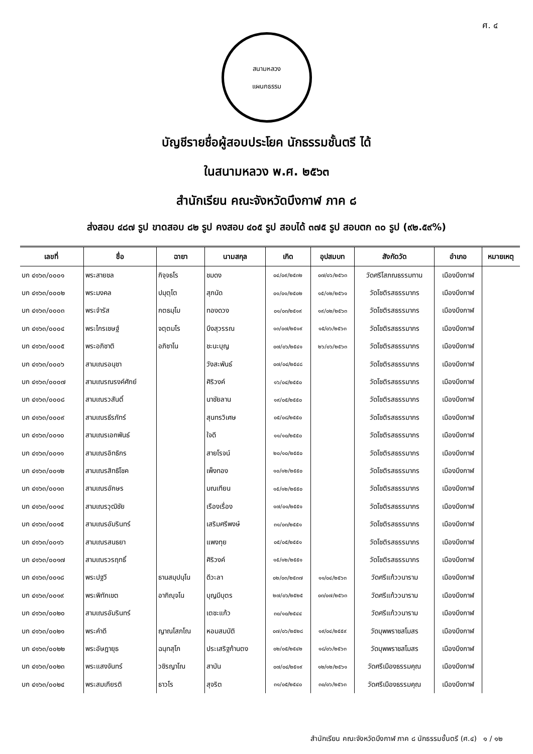ศ. ๔
สนามหลวง
แผนกธรรม
บัญชีรายชื่อผู้สอบประโยค นักธรรมชั้นตรี ได้
ในสนามหลวง พ.ศ. ๒๕๖๓
สำนักเรียน คณะจังหวัดบึงกาฬ ภาค ๘
ส่งสอบ ๔๘๗ รูป ขาดสอบ ๘๒ รูป คงสอบ ๔๐๕ รูป สอบได้ ๓๗๕ รูป สอบตก ๓๐ รูป (๙๒.๕๙%)
| เลขที่ | ชื่อ | ฉายา | นามสกุล | เกิด | อุปสมบท | สังกัดวัด | อำเภอ | หมายเหตุ |
| --- | --- | --- | --- | --- | --- | --- | --- | --- |
| บก ๔๑๖๓/๐๐๐๑ | พระสายชล | กิจฺจธโร | ชมดง | ๐๔/๐๙/๒๕๓๒ | ๐๗/๐๖/๒๕๖๓ | วัดศรีโสภณธรรมทาน | เมืองบึงกาฬ | |
| บก ๔๑๖๓/๐๐๐๒ | พระมงคล | ปมุตฺโต | สุภนัด | ๐๑/๐๑/๒๕๐๒ | ๑๕/๑๒/๒๕๖๑ | วัดโชติรสธรรมากร | เมืองบึงกาฬ | |
| บก ๔๑๖๓/๐๐๐๓ | พระจำรัส | กตธมฺโม | ทองดวง | ๐๑/๐๓/๒๕๑๙ | ๑๙/๐๒/๒๕๖๓ | วัดโชติรสธรรมากร | เมืองบึงกาฬ | |
| บก ๔๑๖๓/๐๐๐๔ | พระไกรเชษฐ์ | จตฺตมโร | บึงสุวรรณ | ๑๓/๐๗/๒๕๑๙ | ๑๕/๐๖/๒๕๖๓ | วัดโชติรสธรรมากร | เมืองบึงกาฬ | |
| บก ๔๑๖๓/๐๐๐๕ | พระอภิชาติ | อภิชาโน | ชะนะบุญ | ๐๗/๐๖/๒๕๔๑ | ๒๖/๐๖/๒๕๖๓ | วัดโชติรสธรรมากร | เมืองบึงกาฬ | |
| บก ๔๑๖๓/๐๐๐๖ | สามเณรอนุชา | | วังสะพันธ์ | ๐๗/๐๔/๒๕๔๘ | | วัดโชติรสธรรมากร | เมืองบึงกาฬ | |
| บก ๔๑๖๓/๐๐๐๗ | สามเณรณรงค์ศักย์ | | ศิริวงค์ | ๑๖/๐๔/๒๕๕๐ | | วัดโชติรสธรรมากร | เมืองบึงกาฬ | |
| บก ๔๑๖๓/๐๐๐๘ | สามเณรวสันติ์ | | นาชัยลาน | ๑๙/๐๕/๒๕๕๐ | | วัดโชติรสธรรมากร | เมืองบึงกาฬ | |
| บก ๔๑๖๓/๐๐๐๙ | สามเณรธีรภัทร์ | | สุนทรวิเศษ | ๐๕/๐๘/๒๕๕๐ | | วัดโชติรสธรรมากร | เมืองบึงกาฬ | |
| บก ๔๑๖๓/๐๐๑๐ | สามเณรเอกพันธ์ | | ใจดี | ๑๑/๑๐/๒๕๕๐ | | วัดโชติรสธรรมากร | เมืองบึงกาฬ | |
| บก ๔๑๖๓/๐๐๑๑ | สามเณรอิทธิกร | | สายโรจน์ | ๒๐/๑๐/๒๕๕๐ | | วัดโชติรสธรรมากร | เมืองบึงกาฬ | |
| บก ๔๑๖๓/๐๐๑๒ | สามเณรสิทธิโชค | | เพ็งทอง | ๑๐/๑๒/๒๕๕๐ | | วัดโชติรสธรรมากร | เมืองบึงกาฬ | |
| บก ๔๑๖๓/๐๐๑๓ | สามเณรอักษร | | มณเทียน | ๑๕/๑๒/๒๕๕๐ | | วัดโชติรสธรรมากร | เมืองบึงกาฬ | |
| บก ๔๑๖๓/๐๐๑๔ | สามเณรวุฒิชัย | | เรืองเรื่อง | ๑๗/๐๑/๒๕๕๑ | | วัดโชติรสธรรมากร | เมืองบึงกาฬ | |
| บก ๔๑๖๓/๐๐๑๕ | สามเณรอัมรินทร์ | | เสริมศรีพงษ์ | ๓๑/๐๓/๒๕๕๑ | | วัดโชติรสธรรมากร | เมืองบึงกาฬ | |
| บก ๔๑๖๓/๐๐๑๖ | สามเณรสนธยา | | แพงทุย | ๐๕/๐๕/๒๕๕๑ | | วัดโชติรสธรรมากร | เมืองบึงกาฬ | |
| บก ๔๑๖๓/๐๐๑๗ | สามเณรวรฤทธิ์ | | ศิริวงค์ | ๑๕/๑๒/๒๕๕๑ | | วัดโชติรสธรรมากร | เมืองบึงกาฬ | |
| บก ๔๑๖๓/๐๐๑๘ | พระปฐวี | ธานสมฺปนฺโน | ดีวะลา | ๐๒/๐๓/๒๕๓๗ | ๑๑/๐๔/๒๕๖๓ | วัดศรีแก้ววนาราม | เมืองบึงกาฬ | |
| บก ๔๑๖๓/๐๐๑๙ | พระพิทักเขต | อากิญฺจโน | บุญมีบุตร | ๒๗/๐๖/๒๕๒๕ | ๐๓/๐๗/๒๕๖๓ | วัดศรีแก้ววนาราม | เมืองบึงกาฬ | |
| บก ๔๑๖๓/๐๐๒๐ | สามเณรอัมรินทร์ | | เตชะแก้ว | ๓๐/๑๐/๒๕๔๔ | | วัดศรีแก้ววนาราม | เมืองบึงกาฬ | |
| บก ๔๑๖๓/๐๐๒๑ | พระคำดี | ญาณโสภโณ | หอมสมบัติ | ๐๗/๐๖/๒๕๒๘ | ๑๙/๐๔/๒๕๕๙ | วัดบุพพราชสโมสร | เมืองบึงกาฬ | |
| บก ๔๑๖๓/๐๐๒๒ | พระอัษฎายุธ | ฉนฺทสุโภ | ประเสริฐก้านตง | ๐๒/๐๕/๒๕๔๒ | ๑๘/๐๖/๒๕๖๓ | วัดบุพพราชสโมสร | เมืองบึงกาฬ | |
| บก ๔๑๖๓/๐๐๒๓ | พระแสงจันทร์ | วชิรญาโณ | สาบัน | ๐๗/๐๔/๒๕๑๙ | ๑๒/๑๒/๒๕๖๑ | วัดศรีเมืองธรรมคุณ | เมืองบึงกาฬ | |
| บก ๔๑๖๓/๐๐๒๔ | พระสมเกียรติ | ธาวโร | สุจริต | ๓๑/๐๕/๒๕๔๐ | ๓๐/๐๖/๒๕๖๓ | วัดศรีเมืองธรรมคุณ | เมืองบึงกาฬ | |
สำนักเรียน คณะจังหวัดบึงกาฬ ภาค ๘ นักธรรมชั้นตรี (ศ.๔) ๑ / ๑๒